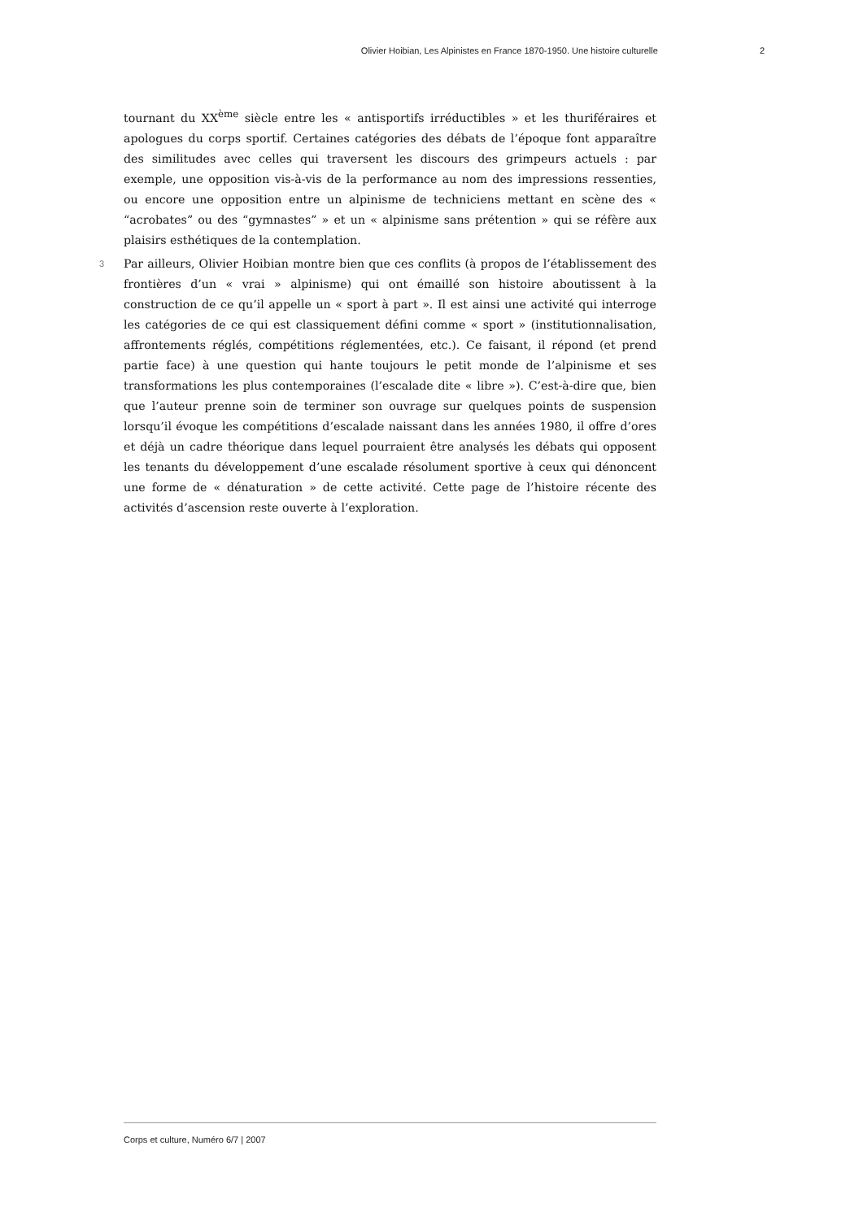Olivier Hoibian, Les Alpinistes en France 1870-1950. Une histoire culturelle 2
tournant du XX<sup>ème</sup> siècle entre les « antisportifs irréductibles » et les thuriféraires et apologues du corps sportif. Certaines catégories des débats de l’époque font apparaître des similitudes avec celles qui traversent les discours des grimpeurs actuels : par exemple, une opposition vis-à-vis de la performance au nom des impressions ressenties, ou encore une opposition entre un alpinisme de techniciens mettant en scène des « “acrobates” ou des “gymnastes” » et un « alpinisme sans prétention » qui se réfère aux plaisirs esthétiques de la contemplation.
3 Par ailleurs, Olivier Hoibian montre bien que ces conflits (à propos de l’établissement des frontières d’un « vrai » alpinisme) qui ont émaillé son histoire aboutissent à la construction de ce qu’il appelle un « sport à part ». Il est ainsi une activité qui interroge les catégories de ce qui est classiquement défini comme « sport » (institutionnalisation, affrontements réglés, compétitions réglementées, etc.). Ce faisant, il répond (et prend partie face) à une question qui hante toujours le petit monde de l’alpinisme et ses transformations les plus contemporaines (l’escalade dite « libre »). C’est-à-dire que, bien que l’auteur prenne soin de terminer son ouvrage sur quelques points de suspension lorsqu’il évoque les compétitions d’escalade naissant dans les années 1980, il offre d’ores et déjà un cadre théorique dans lequel pourraient être analysés les débats qui opposent les tenants du développement d’une escalade résolument sportive à ceux qui dénoncent une forme de « dénaturation » de cette activité. Cette page de l’histoire récente des activités d’ascension reste ouverte à l’exploration.
Corps et culture, Numéro 6/7 | 2007